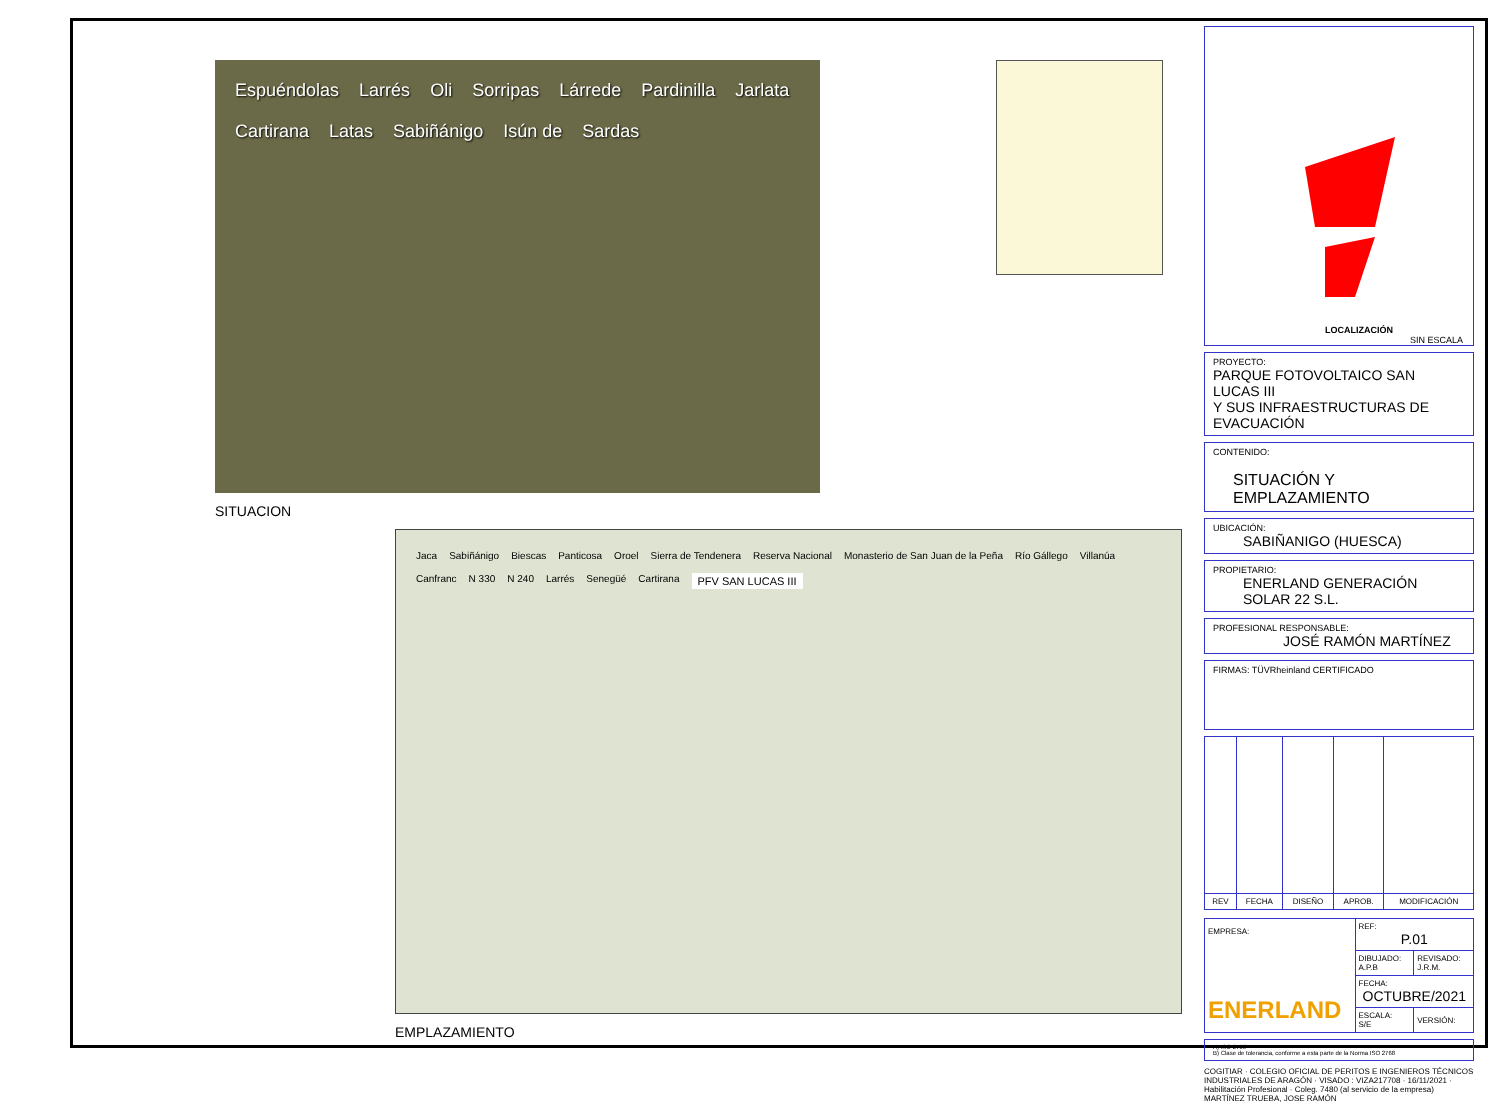Espuéndolas Larrés Oli Sorripas Lárrede Pardinilla Jarlata Cartirana Latas Sabiñánigo Isún de Sardas
SITUACION
Jaca Sabiñánigo Biescas Panticosa Oroel Sierra de Tendenera Reserva Nacional Monasterio de San Juan de la Peña Río Gállego Villanúa Canfranc N 330 N 240 Larrés Senegüé Cartirana PFV SAN LUCAS III
EMPLAZAMIENTO
LOCALIZACIÓN
SIN ESCALA
PROYECTO:
PARQUE FOTOVOLTAICO SAN LUCAS III
Y SUS INFRAESTRUCTURAS DE EVACUACIÓN
CONTENIDO:
SITUACIÓN Y EMPLAZAMIENTO
UBICACIÓN:
SABIÑANIGO (HUESCA)
PROPIETARIO:
ENERLAND GENERACIÓN SOLAR 22 S.L.
PROFESIONAL RESPONSABLE:
JOSÉ RAMÓN MARTÍNEZ
FIRMAS: TÜVRheinland CERTIFICADO
| REV | FECHA | DISEÑO | APROB. | MODIFICACIÓN |
| --- | --- | --- | --- | --- |
| EMPRESA: ENERLAND | REF: P.01 | |
| | DIBUJADO: A.P.B | REVISADO: J.R.M. |
| | FECHA: OCTUBRE/2021 | |
| | ESCALA: S/E | VERSIÓN: |
A) ISO 2768
B) Clase de tolerancia, conforme a esta parte de la Norma ISO 2768
COGITIAR · COLEGIO OFICIAL DE PERITOS E INGENIEROS TÉCNICOS INDUSTRIALES DE ARAGÓN · VISADO : VIZA217708 · 16/11/2021 · Habilitación Profesional · Coleg. 7480 (al servicio de la empresa) MARTÍNEZ TRUEBA, JOSE RAMÓN